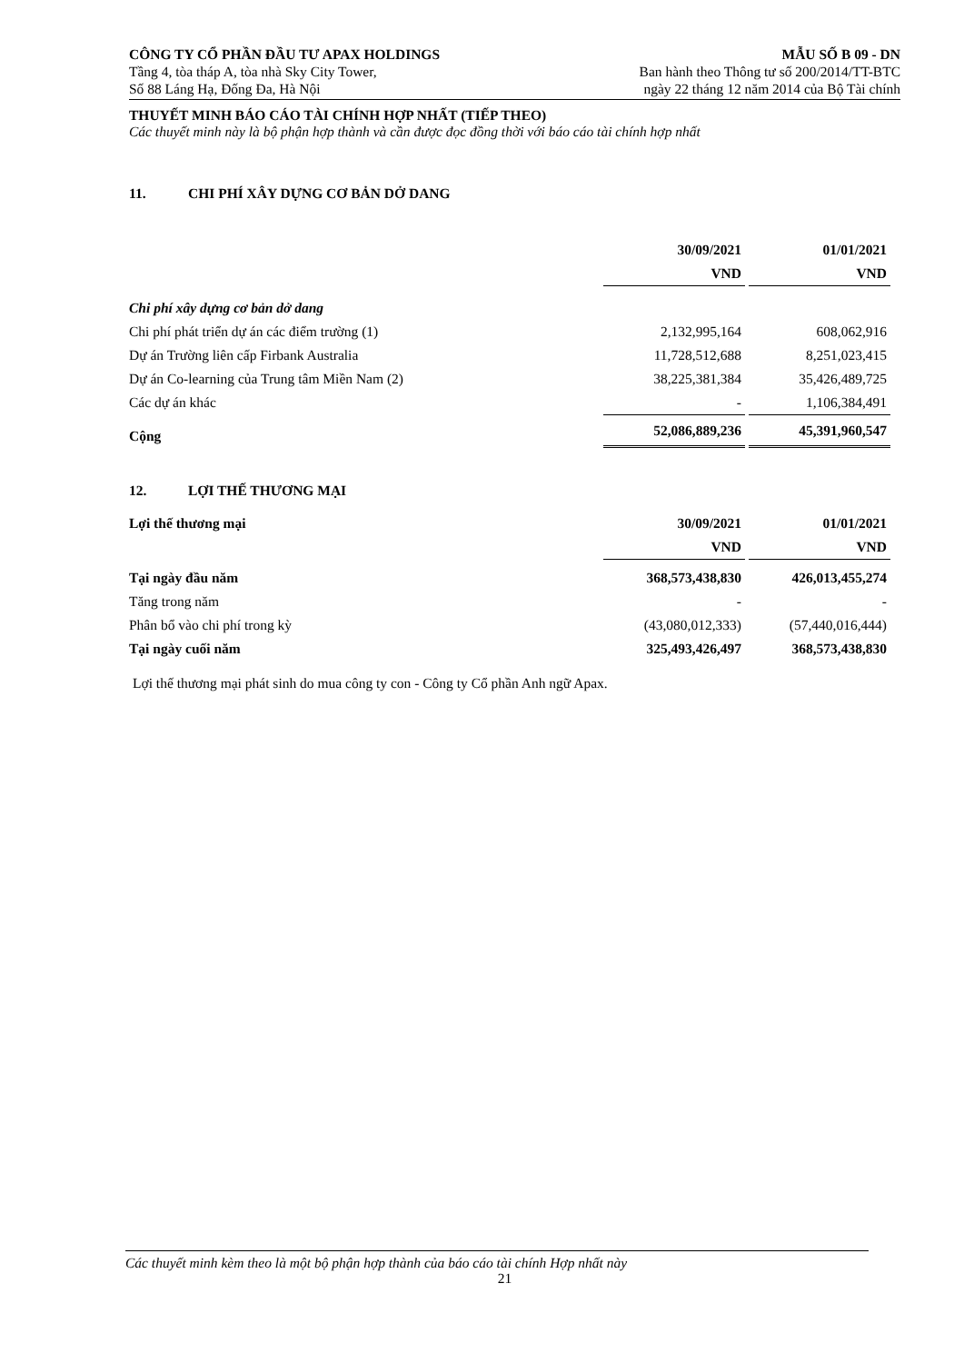CÔNG TY CỔ PHẦN ĐẦU TƯ APAX HOLDINGS
Tầng 4, tòa tháp A, tòa nhà Sky City Tower,
Số 88 Láng Hạ, Đống Đa, Hà Nội
MẪU SỐ B 09 - DN
Ban hành theo Thông tư số 200/2014/TT-BTC
ngày 22 tháng 12 năm 2014 của Bộ Tài chính
THUYẾT MINH BÁO CÁO TÀI CHÍNH HỢP NHẤT (TIẾP THEO)
Các thuyết minh này là bộ phận hợp thành và cần được đọc đồng thời với báo cáo tài chính hợp nhất
11. CHI PHÍ XÂY DỰNG CƠ BẢN DỞ DANG
| | 30/09/2021 | 01/01/2021 |
| --- | --- | --- |
| | VND | VND |
| Chi phí xây dựng cơ bản dở dang | | |
| Chi phí phát triển dự án các điểm trường (1) | 2,132,995,164 | 608,062,916 |
| Dự án Trường liên cấp Firbank Australia | 11,728,512,688 | 8,251,023,415 |
| Dự án Co-learning của Trung tâm Miền Nam (2) | 38,225,381,384 | 35,426,489,725 |
| Các dự án khác | - | 1,106,384,491 |
| Cộng | 52,086,889,236 | 45,391,960,547 |
12. LỢI THẾ THƯƠNG MẠI
| Lợi thế thương mại | 30/09/2021 | 01/01/2021 |
| --- | --- | --- |
| | VND | VND |
| Tại ngày đầu năm | 368,573,438,830 | 426,013,455,274 |
| Tăng trong năm | - | - |
| Phân bổ vào chi phí trong kỳ | (43,080,012,333) | (57,440,016,444) |
| Tại ngày cuối năm | 325,493,426,497 | 368,573,438,830 |
Lợi thế thương mại phát sinh do mua công ty con - Công ty Cổ phần Anh ngữ Apax.
Các thuyết minh kèm theo là một bộ phận hợp thành của báo cáo tài chính Hợp nhất này
21